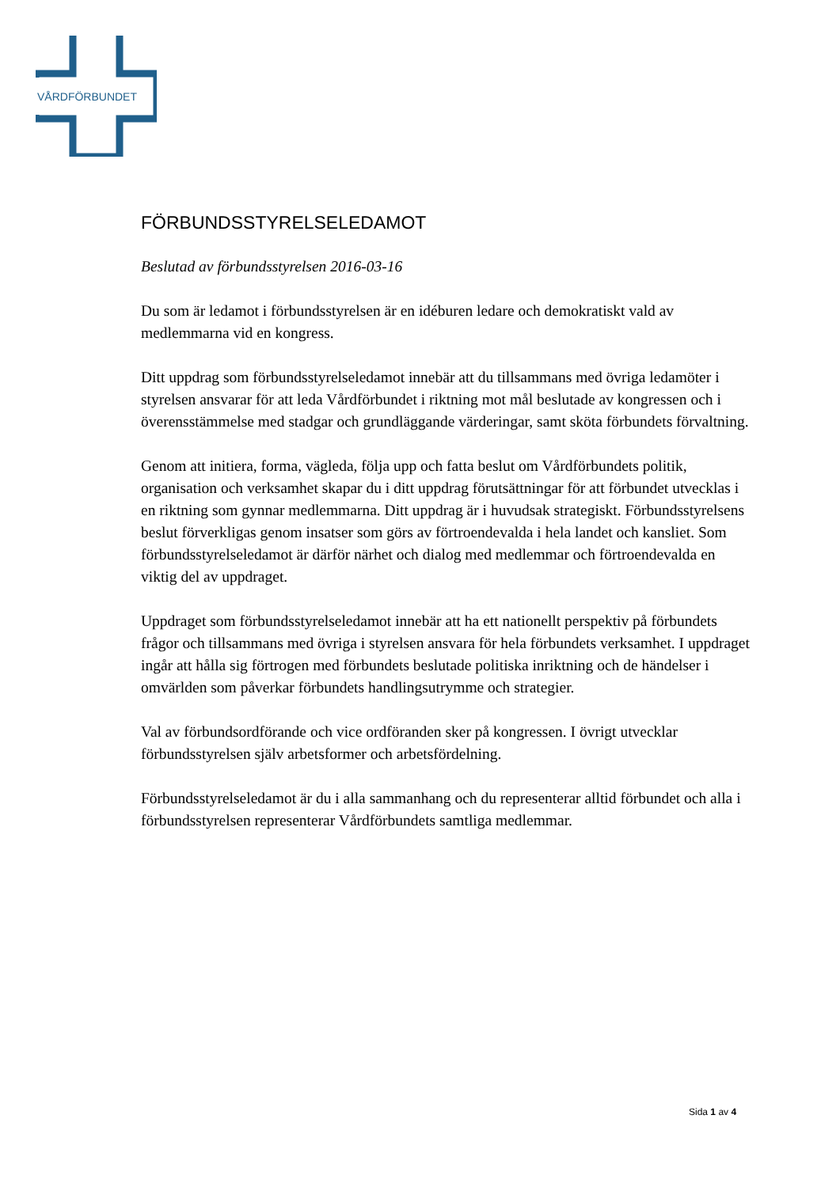VÅRDFÖRBUNDET
FÖRBUNDSSTYRELSELEDAMOT
Beslutad av förbundsstyrelsen 2016-03-16
Du som är ledamot i förbundsstyrelsen är en idéburen ledare och demokratiskt vald av medlemmarna vid en kongress.
Ditt uppdrag som förbundsstyrelseledamot innebär att du tillsammans med övriga ledamöter i styrelsen ansvarar för att leda Vårdförbundet i riktning mot mål beslutade av kongressen och i överensstämmelse med stadgar och grundläggande värderingar, samt sköta förbundets förvaltning.
Genom att initiera, forma, vägleda, följa upp och fatta beslut om Vårdförbundets politik, organisation och verksamhet skapar du i ditt uppdrag förutsättningar för att förbundet utvecklas i en riktning som gynnar medlemmarna. Ditt uppdrag är i huvudsak strategiskt. Förbundsstyrelsens beslut förverkligas genom insatser som görs av förtroendevalda i hela landet och kansliet. Som förbundsstyrelseledamot är därför närhet och dialog med medlemmar och förtroendevalda en viktig del av uppdraget.
Uppdraget som förbundsstyrelseledamot innebär att ha ett nationellt perspektiv på förbundets frågor och tillsammans med övriga i styrelsen ansvara för hela förbundets verksamhet. I uppdraget ingår att hålla sig förtrogen med förbundets beslutade politiska inriktning och de händelser i omvärlden som påverkar förbundets handlingsutrymme och strategier.
Val av förbundsordförande och vice ordföranden sker på kongressen. I övrigt utvecklar förbundsstyrelsen själv arbetsformer och arbetsfördelning.
Förbundsstyrelseledamot är du i alla sammanhang och du representerar alltid förbundet och alla i förbundsstyrelsen representerar Vårdförbundets samtliga medlemmar.
Sida 1 av 4